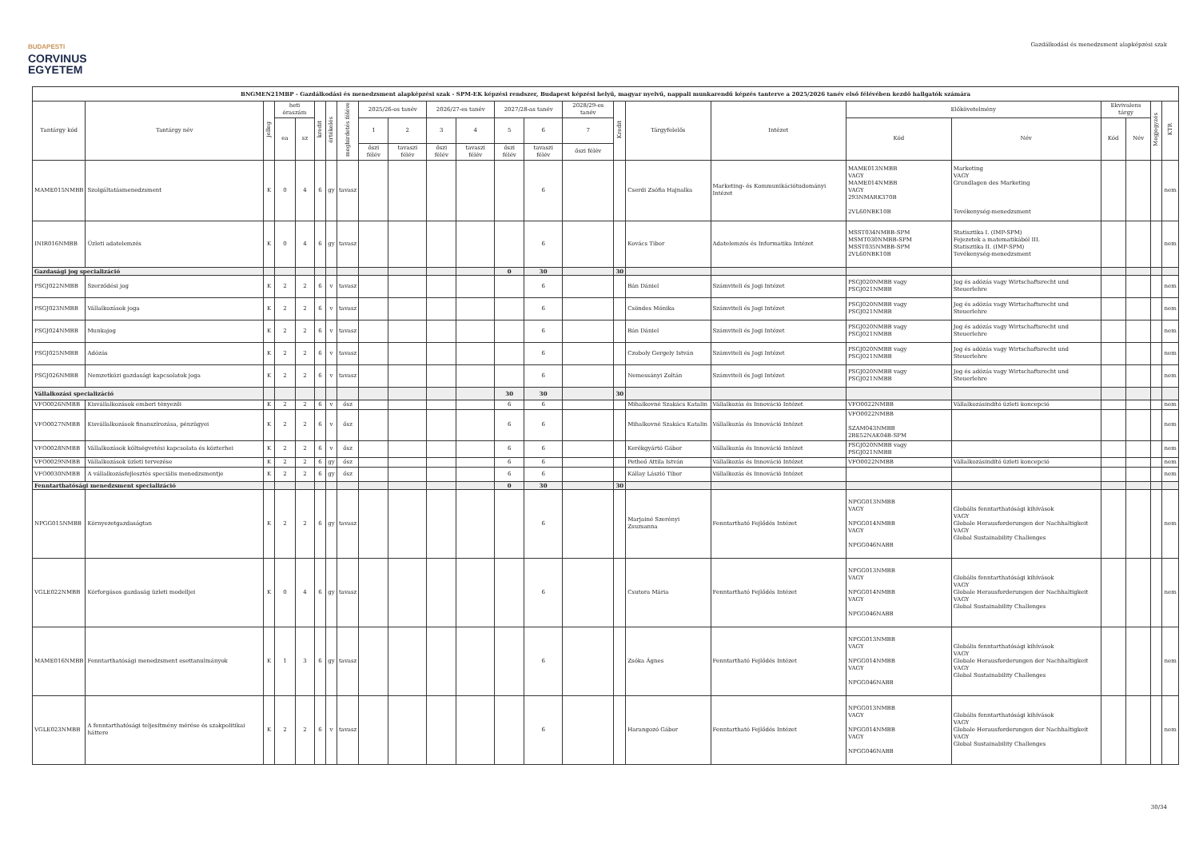BUDAPESTI
CORVINUS
EGYETEM
Gazdálkodási és menedzsment alapképzési szak
| BNGMEN21MBP - Gazdálkodási és menedzsment alapképzési szak - SPM-EK képzési rendszer, Budapest képzési helyű, magyar nyelvű, nappali munkarendű képzés tanterve a 2025/2026 tanév első félévében kezdő hallgatók számára | | | | | | | | | | | | | | | | | | | | | | | |
| --- | --- | --- | --- | --- | --- | --- | --- | --- | --- | --- | --- | --- | --- | --- | --- | --- | --- | --- | --- | --- | --- | --- | --- |
| Tantárgy kód | Tantárgy név | jelleg | heti óraszám | | kredit | értékelés | meghirdetés féléve | 2025/26-os tanév | | 2026/27-es tanév | | 2027/28-as tanév | | 2028/29-es tanév | Kredit | Tárgyfelelős | Intézet | Előkövetelmény | | Ekvivalens tárgy | | Megjegyzés | KTR |
| | | | ea | sz | | | | 1 | 2 | 3 | 4 | 5 | 6 | 7 | | | | Kód | Név | Kód | Név | | |
| | | | | | | | | őszi félév | tavaszi félév | őszi félév | tavaszi félév | őszi félév | tavaszi félév | őszi félév | | | | | | | | | |
| MAME015NMBB | Szolgáltatásmenedzsment | K | 0 | 4 | 6 | gy | tavasz | | | | | | 6 | | | Cserdi Zsófia Hajnalka | Marketing- és Kommunikációtudományi Intézet | MAME013NMBB VAGY MAME014NMBB VAGY 293NMARK370B 2VL60NBK10B | Marketing VAGY Grundlagen des Marketing Tevékenység-menedzsment | | | | nem |
| INIR016NMBB | Üzleti adatelemzés | K | 0 | 4 | 6 | gy | tavasz | | | | | | 6 | | | Kovács Tibor | Adatelemzés és Informatika Intézet | MSST034NMBB-SPM MSMT030NMBB-SPM MSST035NMBB-SPM 2VL60NBK10B | Statisztika I. (IMP-SPM) Fejezetek a matematikából III. Statisztika II. (IMP-SPM) Tevékenység-menedzsment | | | | nem |
| Gazdasági jog specializáció | | | | | | | | | | | | 0 | 30 | | 30 | | | | | | | | |
| PSGJ022NMBB | Szerződési jog | K | 2 | 2 | 6 | v | tavasz | | | | | | 6 | | | Bán Dániel | Számviteli és Jogi Intézet | PSGJ020NMBB vagy PSGJ021NMBB | Jog és adózás vagy Wirtschaftsrecht und Steuerlehre | | | | nem |
| PSGJ023NMBB | Vállalkozások joga | K | 2 | 2 | 6 | v | tavasz | | | | | | 6 | | | Csöndes Mónika | Számviteli és Jogi Intézet | PSGJ020NMBB vagy PSGJ021NMBB | Jog és adózás vagy Wirtschaftsrecht und Steuerlehre | | | | nem |
| PSGJ024NMBB | Munkajog | K | 2 | 2 | 6 | v | tavasz | | | | | | 6 | | | Bán Dániel | Számviteli és Jogi Intézet | PSGJ020NMBB vagy PSGJ021NMBB | Jog és adózás vagy Wirtschaftsrecht und Steuerlehre | | | | nem |
| PSGJ025NMBB | Adózás | K | 2 | 2 | 6 | v | tavasz | | | | | | 6 | | | Czoboly Gergely István | Számviteli és Jogi Intézet | PSGJ020NMBB vagy PSGJ021NMBB | Jog és adózás vagy Wirtschaftsrecht und Steuerlehre | | | | nem |
| PSGJ026NMBB | Nemzetközi gazdasági kapcsolatok joga | K | 2 | 2 | 6 | v | tavasz | | | | | | 6 | | | Nemessányi Zoltán | Számviteli és Jogi Intézet | PSGJ020NMBB vagy PSGJ021NMBB | Jog és adózás vagy Wirtschaftsrecht und Steuerlehre | | | | nem |
| Vállalkozási specializáció | | | | | | | | | | | | 30 | 30 | | 30 | | | | | | | | |
| VFO0026NMBB | Kisvállalkozások emberi tényezői | K | 2 | 2 | 6 | v | ősz | | | | | 6 | 6 | | | Mihalkovné Szakács Katalin | Vállalkozás és Innováció Intézet | VFO0022NMBB | Vállalkozásindító üzleti koncepció | | | | nem |
| VFO0027NMBB | Kisvállalkozások finanszírozása, pénzügyei | K | 2 | 2 | 6 | v | ősz | | | | | 6 | 6 | | | Mihalkovné Szakács Katalin | Vállalkozás és Innováció Intézet | VFO0022NMBB SZAM043NMBB 2BE52NAK04B-SPM | | | | | nem |
| VFO0028NMBB | Vállalkozások költségvetési kapcsolata és közterhei | K | 2 | 2 | 6 | v | ősz | | | | | 6 | 6 | | | Kerékgyártó Gábor | Vállalkozás és Innováció Intézet | PSGJ020NMBB vagy PSGJ021NMBB | | | | | nem |
| VFO0029NMBB | Vállalkozások üzleti tervezése | K | 2 | 2 | 6 | gy | ősz | | | | | 6 | 6 | | | Petheő Attila István | Vállalkozás és Innováció Intézet | VFO0022NMBB | Vállalkozásindító üzleti koncepció | | | | nem |
| VFO0030NMBB | A vállalkozásfejlesztés speciális menedzsmentje | K | 2 | 2 | 6 | gy | ősz | | | | | 6 | 6 | | | Kállay László Tibor | Vállalkozás és Innováció Intézet | | | | | | nem |
| Fenntarthatósági menedzsment specializáció | | | | | | | | | | | | 0 | 30 | | 30 | | | | | | | | |
| NPGG015NMBB | Környezetgazdaságtan | K | 2 | 2 | 6 | gy | tavasz | | | | | | 6 | | | Marjainé Szerényi Zsuzsanna | Fenntartható Fejlődés Intézet | NPGG013NMBB VAGY NPGG014NMBB VAGY NPGG046NABB | Globális fenntarthatósági kihívások VAGY Globale Herausforderungen der Nachhaltigkeit VAGY Global Sustainability Challenges | | | | nem |
| VGLE022NMBB | Körforgásos gazdaság üzleti modelljei | K | 0 | 4 | 6 | gy | tavasz | | | | | | 6 | | | Csutora Mária | Fenntartható Fejlődés Intézet | NPGG013NMBB VAGY NPGG014NMBB VAGY NPGG046NABB | Globális fenntarthatósági kihívások VAGY Globale Herausforderungen der Nachhaltigkeit VAGY Global Sustainability Challenges | | | | nem |
| MAME016NMBB | Fenntarthatósági menedzsment esettanulmányok | K | 1 | 3 | 6 | gy | tavasz | | | | | | 6 | | | Zsóka Ágnes | Fenntartható Fejlődés Intézet | NPGG013NMBB VAGY NPGG014NMBB VAGY NPGG046NABB | Globális fenntarthatósági kihívások VAGY Globale Herausforderungen der Nachhaltigkeit VAGY Global Sustainability Challenges | | | | nem |
| VGLE023NMBB | A fenntarthatósági teljesítmény mérése és szakpolitikai háttere | K | 2 | 2 | 6 | v | tavasz | | | | | | 6 | | | Harangozó Gábor | Fenntartható Fejlődés Intézet | NPGG013NMBB VAGY NPGG014NMBB VAGY NPGG046NABB | Globális fenntarthatósági kihívások VAGY Globale Herausforderungen der Nachhaltigkeit VAGY Global Sustainability Challenges | | | | nem |
30/34